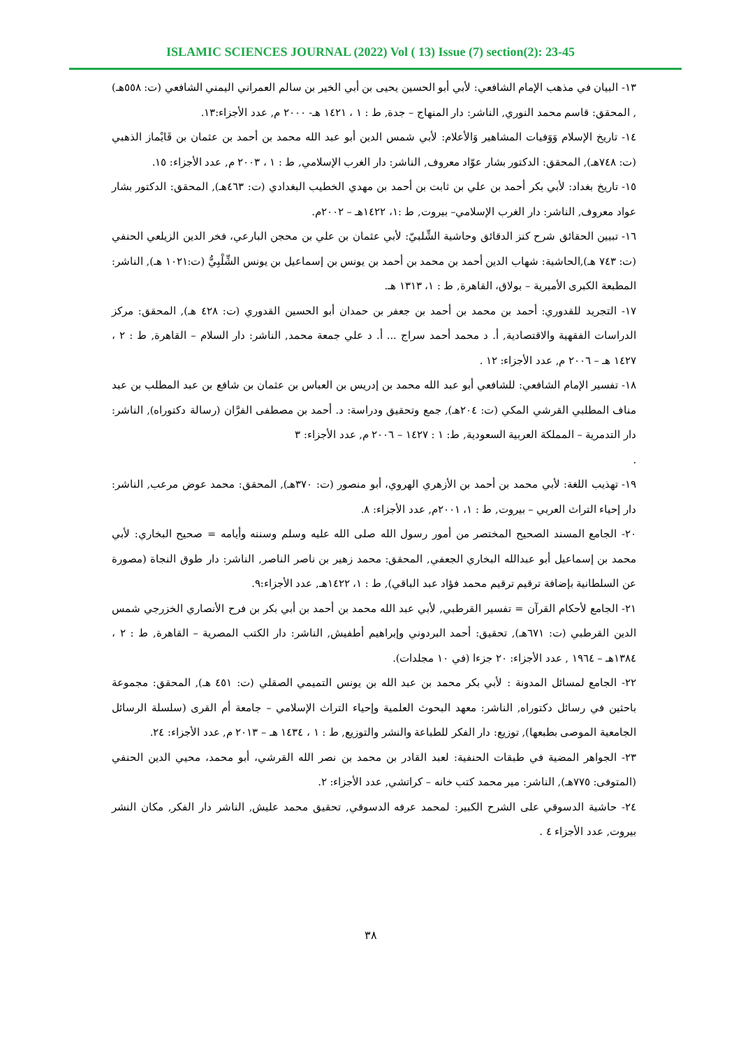ISLAMIC SCIENCES JOURNAL (2022) Vol ( 13) Issue (7) section(2): 23-45
١٣- البيان في مذهب الإمام الشافعي: لأبي أبو الحسين يحيى بن أبي الخير بن سالم العمراني اليمني الشافعي (ت: ٥٥٨هـ) , المحقق: قاسم محمد النوري, الناشر: دار المنهاج – جدة, ط : ١ ، ١٤٢١ هـ- ٢٠٠٠ م, عدد الأجزاء:١٣.
١٤- تاريخ الإسلام وَوَفيات المشاهير وَالأعلام: لأبي شمس الدين أبو عبد الله محمد بن أحمد بن عثمان بن قَايْماز الذهبي (ت: ٧٤٨هـ), المحقق: الدكتور بشار عوّاد معروف, الناشر: دار الغرب الإسلامي, ط : ١ ، ٢٠٠٣ م, عدد الأجزاء: ١٥.
١٥- تاريخ بغداد: لأبي بكر أحمد بن علي بن ثابت بن أحمد بن مهدي الخطيب البغدادي (ت: ٤٦٣هـ), المحقق: الدكتور بشار عواد معروف, الناشر: دار الغرب الإسلامي– بيروت, ط :١، ١٤٢٢هـ – ٢٠٠٢م.
١٦- تبيين الحقائق شرح كنز الدقائق وحاشية الشِّلبيّ: لأبي عثمان بن علي بن محجن البارعي، فخر الدين الزيلعي الحنفي (ت: ٧٤٣ هـ),الحاشية: شهاب الدين أحمد بن محمد بن أحمد بن يونس بن إسماعيل بن يونس الشِّلْبِيُّ (ت:١٠٢١ هـ), الناشر: المطبعة الكبرى الأميرية – بولاق، القاهرة, ط : ١، ١٣١٣ هـ.
١٧- التجريد للقدوري: أحمد بن محمد بن أحمد بن جعفر بن حمدان أبو الحسين القدوري (ت: ٤٢٨ هـ), المحقق: مركز الدراسات الفقهية والاقتصادية, أ. د محمد أحمد سراج ... أ. د علي جمعة محمد, الناشر: دار السلام – القاهرة, ط : ٢ ، ١٤٢٧ هـ – ٢٠٠٦ م, عدد الأجزاء: ١٢ .
١٨- تفسير الإمام الشافعي: للشافعي أبو عبد الله محمد بن إدريس بن العباس بن عثمان بن شافع بن عبد المطلب بن عبد مناف المطلبي القرشي المكي (ت: ٢٠٤هـ), جمع وتحقيق ودراسة: د. أحمد بن مصطفى الفرَّان (رسالة دكتوراه), الناشر: دار التدمرية – المملكة العربية السعودية, ط: ١ : ١٤٢٧ – ٢٠٠٦ م, عدد الأجزاء: ٣
.
١٩- تهذيب اللغة: لأبي محمد بن أحمد بن الأزهري الهروي، أبو منصور (ت: ٣٧٠هـ), المحقق: محمد عوض مرعب, الناشر: دار إحياء التراث العربي – بيروت, ط : ١، ٢٠٠١م, عدد الأجزاء: ٨.
٢٠- الجامع المسند الصحيح المختصر من أمور رسول الله صلى الله عليه وسلم وسننه وأيامه = صحيح البخاري: لأبي محمد بن إسماعيل أبو عبدالله البخاري الجعفي, المحقق: محمد زهير بن ناصر الناصر, الناشر: دار طوق النجاة (مصورة عن السلطانية بإضافة ترقيم ترقيم محمد فؤاد عبد الباقي), ط : ١، ١٤٢٢هـ, عدد الأجزاء:٩.
٢١- الجامع لأحكام القرآن = تفسير القرطبي, لأبي عبد الله محمد بن أحمد بن أبي بكر بن فرح الأنصاري الخزرجي شمس الدين القرطبي (ت: ٦٧١هـ), تحقيق: أحمد البردوني وإبراهيم أطفيش, الناشر: دار الكتب المصرية – القاهرة, ط : ٢ ، ١٣٨٤هـ – ١٩٦٤ , عدد الأجزاء: ٢٠ جزءا (في ١٠ مجلدات).
٢٢- الجامع لمسائل المدونة : لأبي بكر محمد بن عبد الله بن يونس التميمي الصقلي (ت: ٤٥١ هـ), المحقق: مجموعة باحثين في رسائل دكتوراه, الناشر: معهد البحوث العلمية وإحياء التراث الإسلامي – جامعة أم القرى (سلسلة الرسائل الجامعية الموصى بطبعها), توزيع: دار الفكر للطباعة والنشر والتوزيع, ط : ١ ، ١٤٣٤ هـ – ٢٠١٣ م, عدد الأجزاء: ٢٤.
٢٣- الجواهر المضية في طبقات الحنفية: لعبد القادر بن محمد بن نصر الله القرشي، أبو محمد، محيي الدين الحنفي (المتوفى: ٧٧٥هـ), الناشر: مير محمد كتب خانه – كراتشي, عدد الأجزاء: ٢.
٢٤- حاشية الدسوقي على الشرح الكبير: لمحمد عرفه الدسوقي, تحقيق محمد عليش, الناشر دار الفكر, مكان النشر بيروت, عدد الأجزاء ٤ .
٣٨